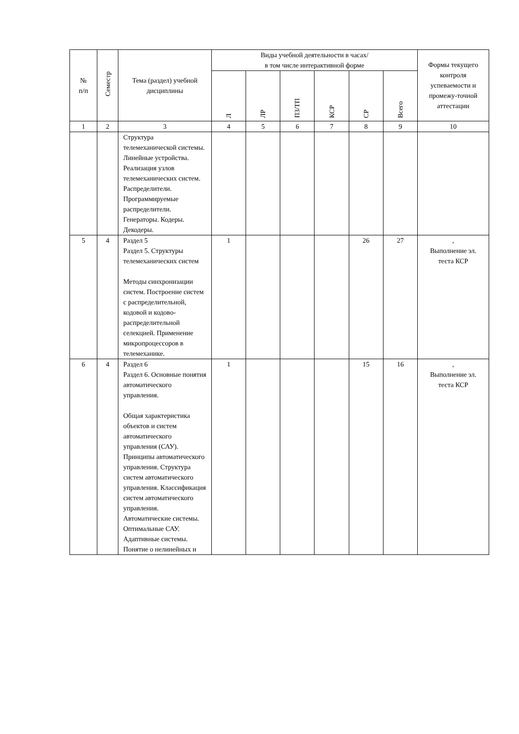| № п/п | Семестр | Тема (раздел) учебной дисциплины | Виды учебной деятельности в часах/ в том числе интерактивной форме | | | | | | Формы текущего контроля успеваемости и промежу-точной аттестации |
| --- | --- | --- | --- | --- | --- | --- | --- | --- | --- |
| | | | Л | ЛР | ПЗ/ТП | КСР | СР | Всего | |
| 1 | 2 | 3 | 4 | 5 | 6 | 7 | 8 | 9 | 10 |
| | | Структура телемеханической системы. Линейные устройства. Реализация узлов телемеханических систем. Распределители. Программируемые распределители. Генераторы. Кодеры. Декодеры. | | | | | | | |
| 5 | 4 | Раздел 5 Раздел 5. Структуры телемеханических систем Методы синхронизации систем. Построение систем с распределительной, кодовой и кодово-распределительной селекцией. Применение микропроцессоров в телемеханике. | 1 | | | | 26 | 27 | , Выполнение эл. теста КСР |
| 6 | 4 | Раздел 6 Раздел 6. Основные понятия автоматического управления. Общая характеристика объектов и систем автоматического управления (САУ). Принципы автоматического управления. Структура систем автоматического управления. Классификация систем автоматического управления. Автоматические системы. Оптимальные САУ. Адаптивные системы. Понятие о нелинейных и | 1 | | | | 15 | 16 | , Выполнение эл. теста КСР |